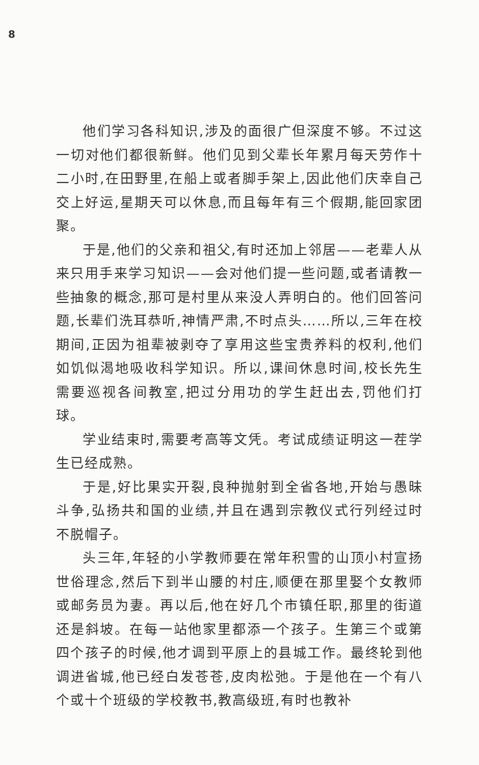8
他们学习各科知识,涉及的面很广但深度不够。不过这一切对他们都很新鲜。他们见到父辈长年累月每天劳作十二小时,在田野里,在船上或者脚手架上,因此他们庆幸自己交上好运,星期天可以休息,而且每年有三个假期,能回家团聚。
于是,他们的父亲和祖父,有时还加上邻居——老辈人从来只用手来学习知识——会对他们提一些问题,或者请教一些抽象的概念,那可是村里从来没人弄明白的。他们回答问题,长辈们洗耳恭听,神情严肃,不时点头……所以,三年在校期间,正因为祖辈被剥夺了享用这些宝贵养料的权利,他们如饥似渴地吸收科学知识。所以,课间休息时间,校长先生需要巡视各间教室,把过分用功的学生赶出去,罚他们打球。
学业结束时,需要考高等文凭。考试成绩证明这一茬学生已经成熟。
于是,好比果实开裂,良种抛射到全省各地,开始与愚昧斗争,弘扬共和国的业绩,并且在遇到宗教仪式行列经过时不脱帽子。
头三年,年轻的小学教师要在常年积雪的山顶小村宣扬世俗理念,然后下到半山腰的村庄,顺便在那里娶个女教师或邮务员为妻。再以后,他在好几个市镇任职,那里的街道还是斜坡。在每一站他家里都添一个孩子。生第三个或第四个孩子的时候,他才调到平原上的县城工作。最终轮到他调进省城,他已经白发苍苍,皮肉松弛。于是他在一个有八个或十个班级的学校教书,教高级班,有时也教补